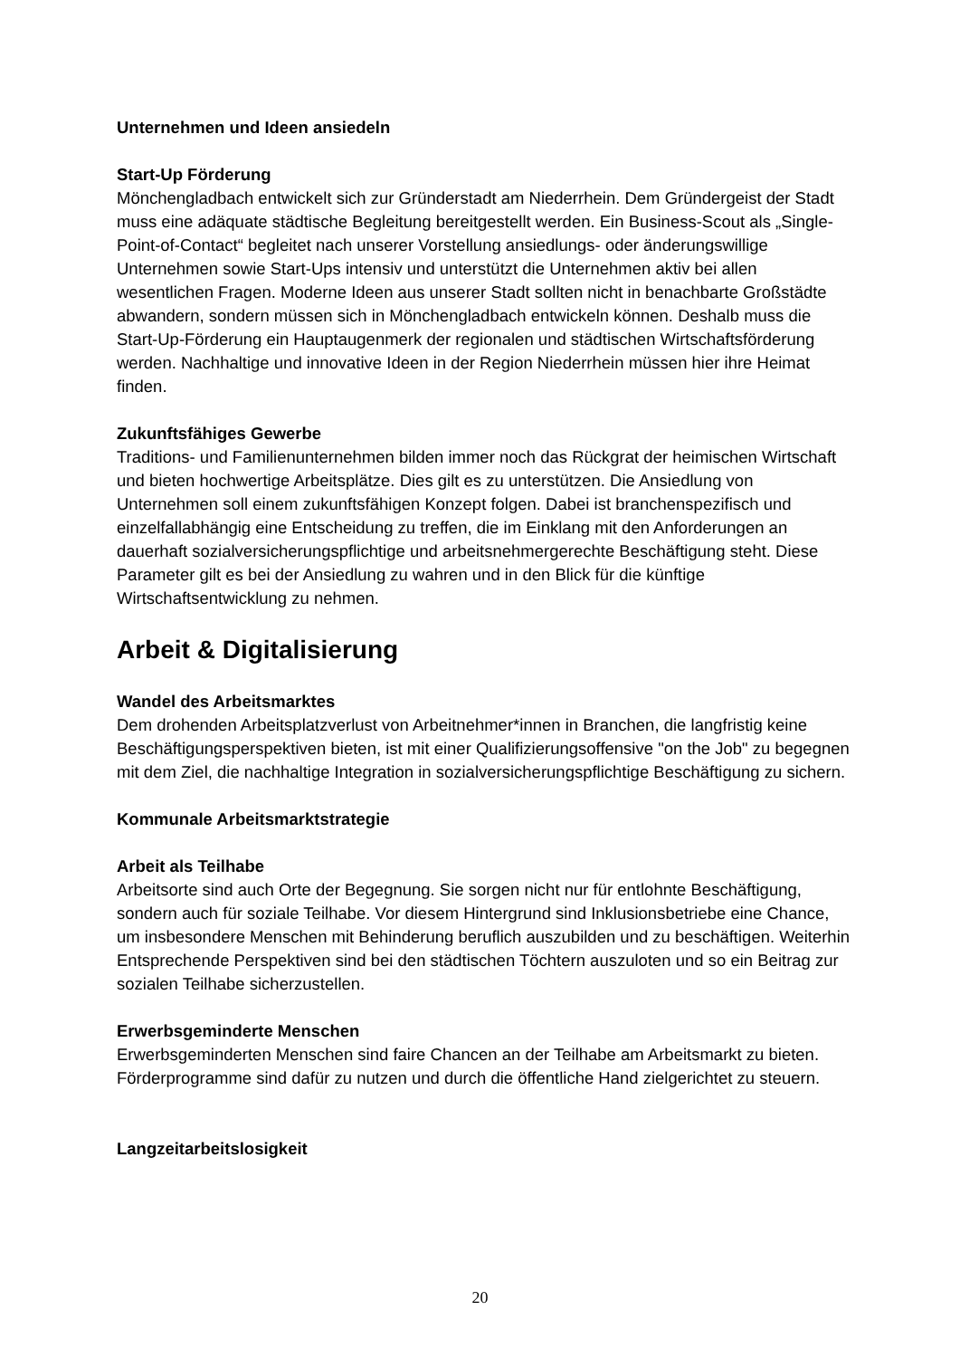Unternehmen und Ideen ansiedeln
Start-Up Förderung
Mönchengladbach entwickelt sich zur Gründerstadt am Niederrhein. Dem Gründergeist der Stadt muss eine adäquate städtische Begleitung bereitgestellt werden. Ein Business-Scout als „Single-Point-of-Contact“ begleitet nach unserer Vorstellung ansiedlungs- oder änderungswillige Unternehmen sowie Start-Ups intensiv und unterstützt die Unternehmen aktiv bei allen wesentlichen Fragen. Moderne Ideen aus unserer Stadt sollten nicht in benachbarte Großstädte abwandern, sondern müssen sich in Mönchengladbach entwickeln können. Deshalb muss die Start-Up-Förderung ein Hauptaugenmerk der regionalen und städtischen Wirtschaftsförderung werden. Nachhaltige und innovative Ideen in der Region Niederrhein müssen hier ihre Heimat finden.
Zukunftsfähiges Gewerbe
Traditions- und Familienunternehmen bilden immer noch das Rückgrat der heimischen Wirtschaft und bieten hochwertige Arbeitsplätze. Dies gilt es zu unterstützen. Die Ansiedlung von Unternehmen soll einem zukunftsfähigen Konzept folgen. Dabei ist branchenspezifisch und einzelfallabhängig eine Entscheidung zu treffen, die im Einklang mit den Anforderungen an dauerhaft sozialversicherungspflichtige und arbeitsnehmergerechte Beschäftigung steht. Diese Parameter gilt es bei der Ansiedlung zu wahren und in den Blick für die künftige Wirtschaftsentwicklung zu nehmen.
Arbeit & Digitalisierung
Wandel des Arbeitsmarktes
Dem drohenden Arbeitsplatzverlust von Arbeitnehmer*innen in Branchen, die langfristig keine Beschäftigungsperspektiven bieten, ist mit einer Qualifizierungsoffensive "on the Job" zu begegnen mit dem Ziel, die nachhaltige Integration in sozialversicherungspflichtige Beschäftigung zu sichern.
Kommunale Arbeitsmarktstrategie
Arbeit als Teilhabe
Arbeitsorte sind auch Orte der Begegnung. Sie sorgen nicht nur für entlohnte Beschäftigung, sondern auch für soziale Teilhabe. Vor diesem Hintergrund sind Inklusionsbetriebe eine Chance, um insbesondere Menschen mit Behinderung beruflich auszubilden und zu beschäftigen. Weiterhin Entsprechende Perspektiven sind bei den städtischen Töchtern auszuloten und so ein Beitrag zur sozialen Teilhabe sicherzustellen.
Erwerbsgeminderte Menschen
Erwerbsgeminderten Menschen sind faire Chancen an der Teilhabe am Arbeitsmarkt zu bieten. Förderprogramme sind dafür zu nutzen und durch die öffentliche Hand zielgerichtet zu steuern.
Langzeitarbeitslosigkeit
20